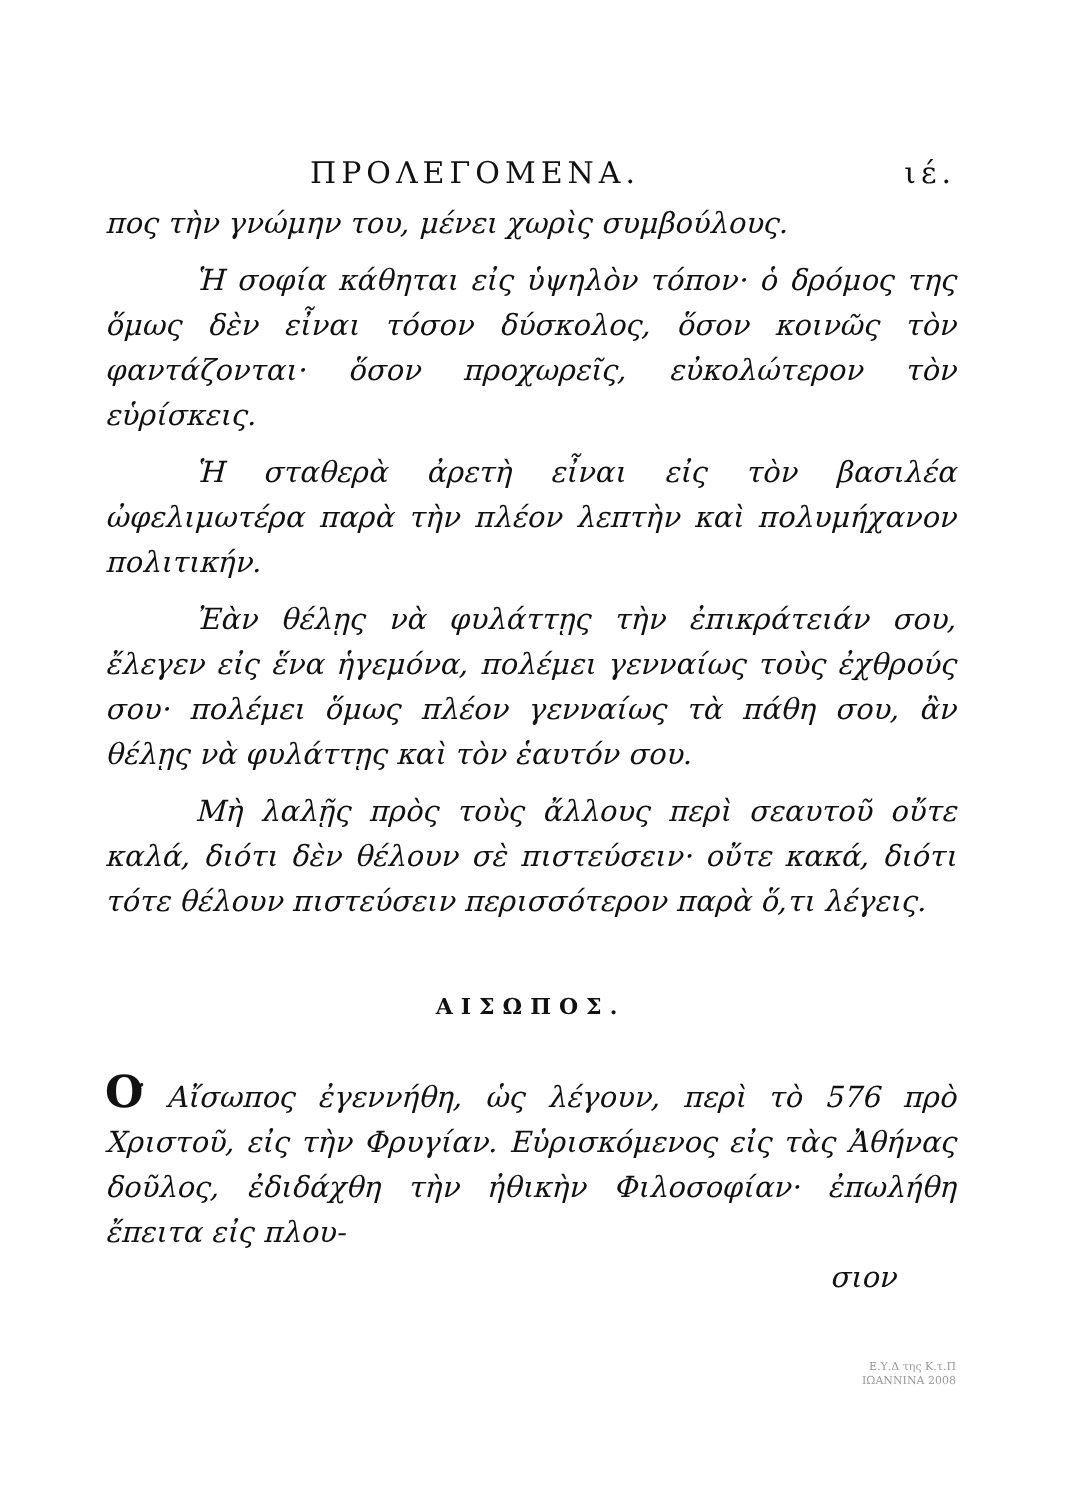ΠΡΟΛΕΓΟΜΕΝΑ. ιέ.
πος τὴν γνώμην του, μένει χωρὶς συμβούλους.
Ἡ σοφία κάθηται εἰς ὑψηλὸν τόπον· ὁ δρόμος της ὅμως δὲν εἶναι τόσον δύσκολος, ὅσον κοινῶς τὸν φαντάζονται· ὅσον προχωρεῖς, εὐκολώτερον τὸν εὑρίσκεις.
Ἡ σταθερὰ ἀρετὴ εἶναι εἰς τὸν βασιλέα ὠφελιμωτέρα παρὰ τὴν πλέον λεπτὴν καὶ πολυμήχανον πολιτικήν.
Ἐὰν θέλῃς νὰ φυλάττῃς τὴν ἐπικράτειάν σου, ἔλεγεν εἰς ἕνα ἡγεμόνα, πολέμει γενναίως τοὺς ἐχθρούς σου· πολέμει ὅμως πλέον γενναίως τὰ πάθη σου, ἂν θέλῃς νὰ φυλάττῃς καὶ τὸν ἑαυτόν σου.
Μὴ λαλῇς πρὸς τοὺς ἄλλους περὶ σεαυτοῦ οὔτε καλά, διότι δὲν θέλουν σὲ πιστεύσειν· οὔτε κακά, διότι τότε θέλουν πιστεύσειν περισσότερον παρὰ ὅ,τι λέγεις.
ΑΙΣΩΠΟΣ.
Ὁ Αἴσωπος ἐγεννήθη, ὡς λέγουν, περὶ τὸ 576 πρὸ Χριστοῦ, εἰς τὴν Φρυγίαν. Εὑρισκόμενος εἰς τὰς Ἀθήνας δοῦλος, ἐδιδάχθη τὴν ἠθικὴν Φιλοσοφίαν· ἐπωλήθη ἔπειτα εἰς πλου-
σιον
Ε.Υ.Δ της Κ.τ.Π
ΙΩΑΝΝΙΝΑ 2008